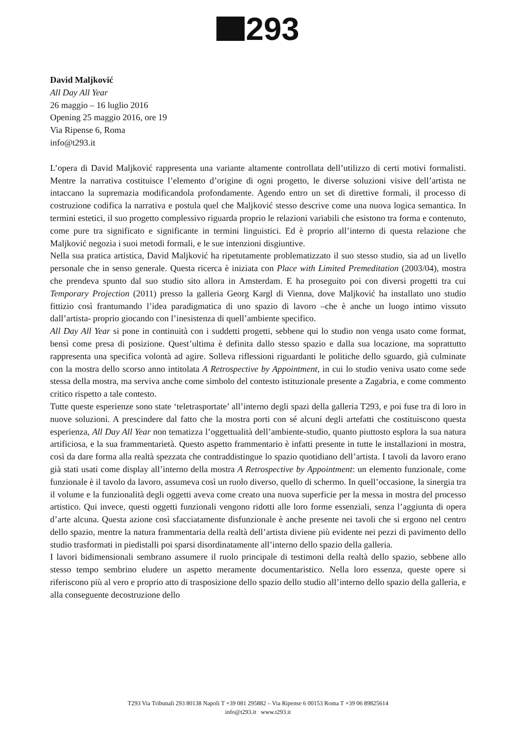293
David Maljković
All Day All Year
26 maggio – 16 luglio 2016
Opening 25 maggio 2016, ore 19
Via Ripense 6, Roma
info@t293.it
L’opera di David Maljković rappresenta una variante altamente controllata dell’utilizzo di certi motivi formalisti. Mentre la narrativa costituisce l’elemento d’origine di ogni progetto, le diverse soluzioni visive dell’artista ne intaccano la supremazia modificandola profondamente. Agendo entro un set di direttive formali, il processo di costruzione codifica la narrativa e postula quel che Maljković stesso descrive come una nuova logica semantica. In termini estetici, il suo progetto complessivo riguarda proprio le relazioni variabili che esistono tra forma e contenuto, come pure tra significato e significante in termini linguistici. Ed è proprio all’interno di questa relazione che Maljković negozia i suoi metodi formali, e le sue intenzioni disgiuntive.
Nella sua pratica artistica, David Maljković ha ripetutamente problematizzato il suo stesso studio, sia ad un livello personale che in senso generale. Questa ricerca è iniziata con Place with Limited Premeditation (2003/04), mostra che prendeva spunto dal suo studio sito allora in Amsterdam. E ha proseguito poi con diversi progetti tra cui Temporary Projection (2011) presso la galleria Georg Kargl di Vienna, dove Maljković ha installato uno studio fittizio così frantumando l’idea paradigmatica di uno spazio di lavoro –che è anche un luogo intimo vissuto dall’artista- proprio giocando con l’inesistenza di quell’ambiente specifico.
All Day All Year si pone in continuità con i suddetti progetti, sebbene qui lo studio non venga usato come format, bensì come presa di posizione. Quest’ultima è definita dallo stesso spazio e dalla sua locazione, ma soprattutto rappresenta una specifica volontà ad agire. Solleva riflessioni riguardanti le politiche dello sguardo, già culminate con la mostra dello scorso anno intitolata A Retrospective by Appointment, in cui lo studio veniva usato come sede stessa della mostra, ma serviva anche come simbolo del contesto istituzionale presente a Zagabria, e come commento critico rispetto a tale contesto.
Tutte queste esperienze sono state ‘teletrasportate’ all’interno degli spazi della galleria T293, e poi fuse tra di loro in nuove soluzioni. A prescindere dal fatto che la mostra porti con sé alcuni degli artefatti che costituiscono questa esperienza, All Day All Year non tematizza l’oggettualità dell’ambiente-studio, quanto piuttosto esplora la sua natura artificiosa, e la sua frammentarietà. Questo aspetto frammentario è infatti presente in tutte le installazioni in mostra, così da dare forma alla realtà spezzata che contraddistingue lo spazio quotidiano dell’artista. I tavoli da lavoro erano già stati usati come display all’interno della mostra A Retrospective by Appointment: un elemento funzionale, come funzionale è il tavolo da lavoro, assumeva così un ruolo diverso, quello di schermo. In quell’occasione, la sinergia tra il volume e la funzionalità degli oggetti aveva come creato una nuova superficie per la messa in mostra del processo artistico. Qui invece, questi oggetti funzionali vengono ridotti alle loro forme essenziali, senza l’aggiunta di opera d’arte alcuna. Questa azione così sfacciatamente disfunzionale è anche presente nei tavoli che si ergono nel centro dello spazio, mentre la natura frammentaria della realtà dell’artista diviene più evidente nei pezzi di pavimento dello studio trasformati in piedistalli poi sparsi disordinatamente all’interno dello spazio della galleria.
I lavori bidimensionali sembrano assumere il ruolo principale di testimoni della realtà dello spazio, sebbene allo stesso tempo sembrino eludere un aspetto meramente documentaristico. Nella loro essenza, queste opere si riferiscono più al vero e proprio atto di trasposizione dello spazio dello studio all’interno dello spazio della galleria, e alla conseguente decostruzione dello
T293 Via Tribunali 293 80138 Napoli T +39 081 295882 – Via Ripense 6 00153 Roma T +39 06 89825614
info@t293.it www.t293.it